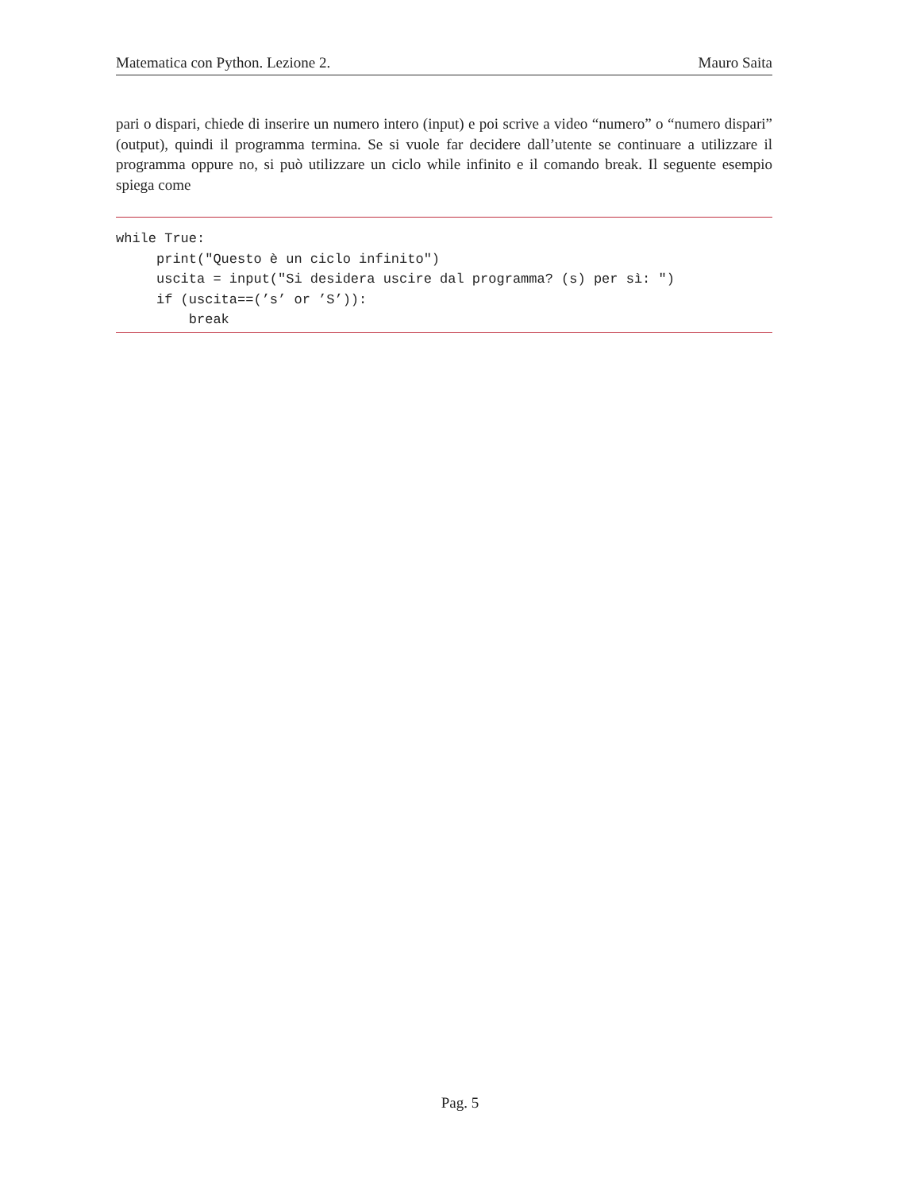Matematica con Python. Lezione 2. Mauro Saita
pari o dispari, chiede di inserire un numero intero (input) e poi scrive a video “numero” o “numero dispari” (output), quindi il programma termina. Se si vuole far decidere dall’utente se continuare a utilizzare il programma oppure no, si può utilizzare un ciclo while infinito e il comando break. Il seguente esempio spiega come
while True:
     print("Questo è un ciclo infinito")
     uscita = input("Si desidera uscire dal programma? (s) per sì: ")
     if (uscita==(’s’ or ’S’)):
         break
Pag. 5